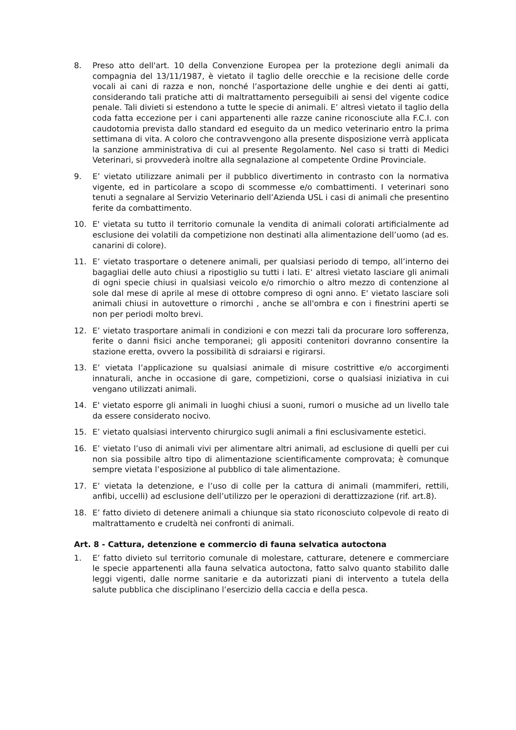8. Preso atto dell'art. 10 della Convenzione Europea per la protezione degli animali da compagnia del 13/11/1987, è vietato il taglio delle orecchie e la recisione delle corde vocali ai cani di razza e non, nonché l’asportazione delle unghie e dei denti ai gatti, considerando tali pratiche atti di maltrattamento perseguibili ai sensi del vigente codice penale. Tali divieti si estendono a tutte le specie di animali. E’ altresì vietato il taglio della coda fatta eccezione per i cani appartenenti alle razze canine riconosciute alla F.C.I. con caudotomia prevista dallo standard ed eseguito da un medico veterinario entro la prima settimana di vita. A coloro che contravvengono alla presente disposizione verrà applicata la sanzione amministrativa di cui al presente Regolamento. Nel caso si tratti di Medici Veterinari, si provvederà inoltre alla segnalazione al competente Ordine Provinciale.
9. E’ vietato utilizzare animali per il pubblico divertimento in contrasto con la normativa vigente, ed in particolare a scopo di scommesse e/o combattimenti. I veterinari sono tenuti a segnalare al Servizio Veterinario dell’Azienda USL i casi di animali che presentino ferite da combattimento.
10. E' vietata su tutto il territorio comunale la vendita di animali colorati artificialmente ad esclusione dei volatili da competizione non destinati alla alimentazione dell’uomo (ad es. canarini di colore).
11. E’ vietato trasportare o detenere animali, per qualsiasi periodo di tempo, all’interno dei bagagliai delle auto chiusi a ripostiglio su tutti i lati. E’ altresì vietato lasciare gli animali di ogni specie chiusi in qualsiasi veicolo e/o rimorchio o altro mezzo di contenzione al sole dal mese di aprile al mese di ottobre compreso di ogni anno. E' vietato lasciare soli animali chiusi in autovetture o rimorchi , anche se all'ombra e con i finestrini aperti se non per periodi molto brevi.
12. E’ vietato trasportare animali in condizioni e con mezzi tali da procurare loro sofferenza, ferite o danni fisici anche temporanei; gli appositi contenitori dovranno consentire la stazione eretta, ovvero la possibilità di sdraiarsi e rigirarsi.
13. E’ vietata l’applicazione su qualsiasi animale di misure costrittive e/o accorgimenti innaturali, anche in occasione di gare, competizioni, corse o qualsiasi iniziativa in cui vengano utilizzati animali.
14. E' vietato esporre gli animali in luoghi chiusi a suoni, rumori o musiche ad un livello tale da essere considerato nocivo.
15. E’ vietato qualsiasi intervento chirurgico sugli animali a fini esclusivamente estetici.
16. E’ vietato l’uso di animali vivi per alimentare altri animali, ad esclusione di quelli per cui non sia possibile altro tipo di alimentazione scientificamente comprovata; è comunque sempre vietata l’esposizione al pubblico di tale alimentazione.
17. E’ vietata la detenzione, e l’uso di colle per la cattura di animali (mammiferi, rettili, anfibi, uccelli) ad esclusione dell’utilizzo per le operazioni di derattizzazione (rif. art.8).
18. E’ fatto divieto di detenere animali a chiunque sia stato riconosciuto colpevole di reato di maltrattamento e crudeltà nei confronti di animali.
Art. 8 - Cattura, detenzione e commercio di fauna selvatica autoctona
1. E’ fatto divieto sul territorio comunale di molestare, catturare, detenere e commerciare le specie appartenenti alla fauna selvatica autoctona, fatto salvo quanto stabilito dalle leggi vigenti, dalle norme sanitarie e da autorizzati piani di intervento a tutela della salute pubblica che disciplinano l’esercizio della caccia e della pesca.